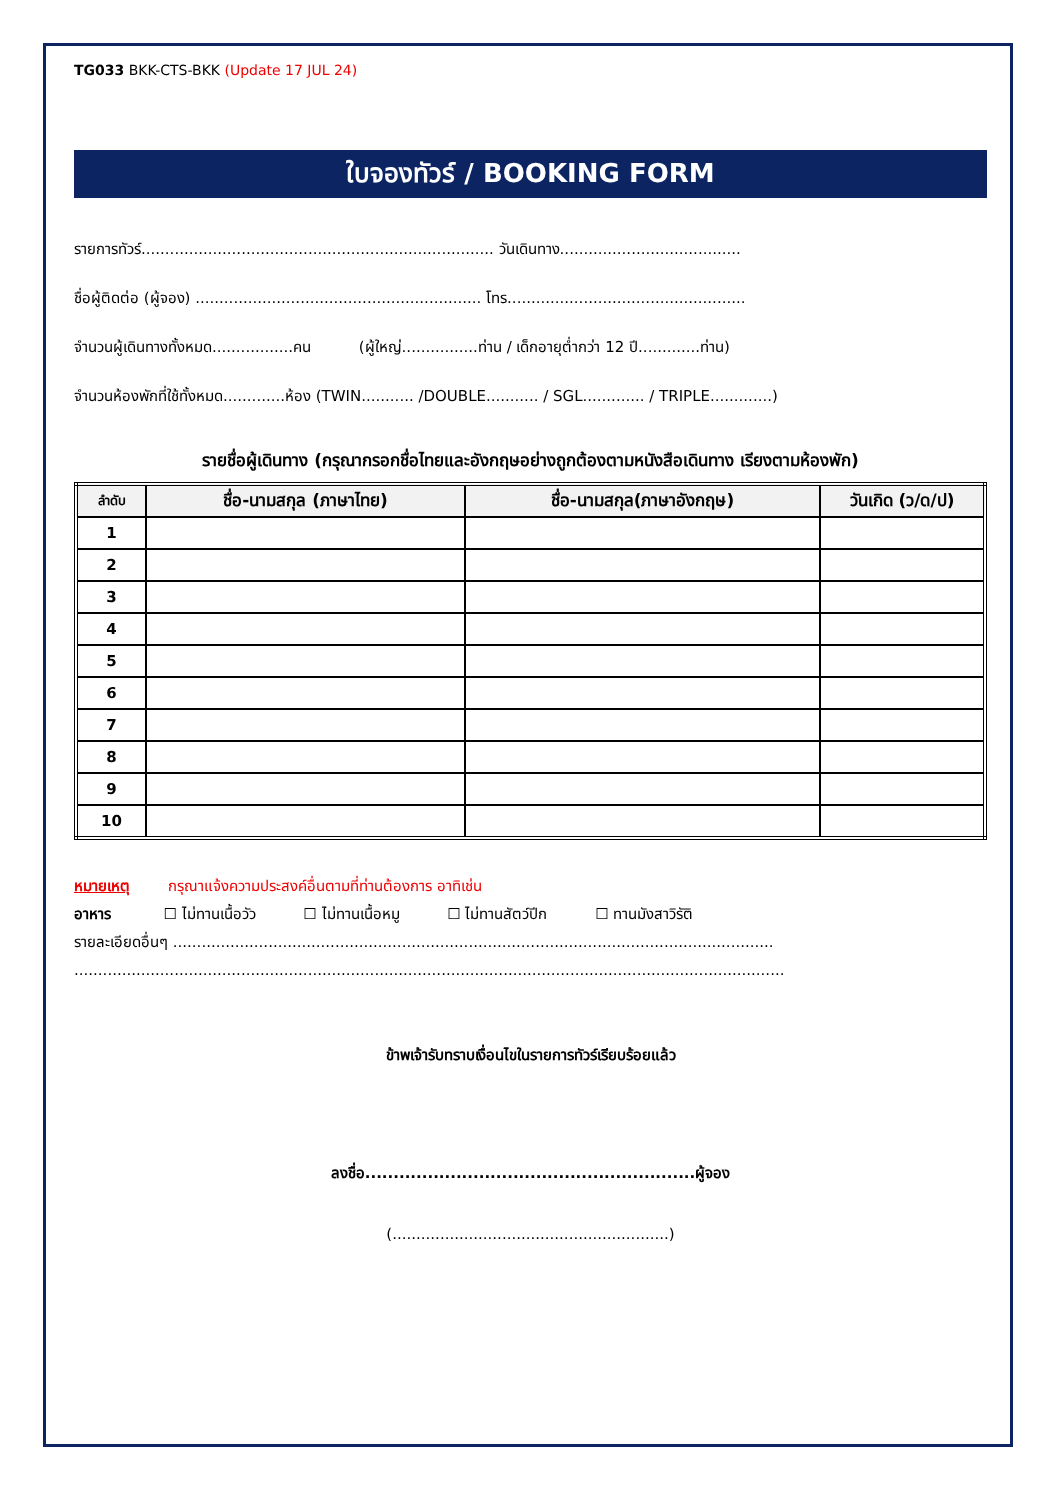TG033 BKK-CTS-BKK (Update 17 JUL 24)
ใบจองทัวร์ / BOOKING FORM
รายการทัวร์.......................................................................... วันเดินทาง......................................
ชื่อผู้ติดต่อ (ผู้จอง) ............................................................ โทร..................................................
จำนวนผู้เดินทางทั้งหมด.................คน (ผู้ใหญ่................ท่าน / เด็กอายุต่ำกว่า 12 ปี.............ท่าน)
จำนวนห้องพักที่ใช้ทั้งหมด.............ห้อง (TWIN........... /DOUBLE........... / SGL............. / TRIPLE.............)
รายชื่อผู้เดินทาง (กรุณากรอกชื่อไทยและอังกฤษอย่างถูกต้องตามหนังสือเดินทาง เรียงตามห้องพัก)
| ลำดับ | ชื่อ-นามสกุล (ภาษาไทย) | ชื่อ-นามสกุล(ภาษาอังกฤษ) | วันเกิด (ว/ด/ป) |
| --- | --- | --- | --- |
| 1 | | | |
| 2 | | | |
| 3 | | | |
| 4 | | | |
| 5 | | | |
| 6 | | | |
| 7 | | | |
| 8 | | | |
| 9 | | | |
| 10 | | | |
หมายเหตุ กรุณาแจ้งความประสงค์อื่นตามที่ท่านต้องการ อาทิเช่น
อาหาร ☐ ไม่ทานเนื้อวัว ☐ ไม่ทานเนื้อหมู ☐ ไม่ทานสัตว์ปีก ☐ ทานมังสาวิรัติ
รายละเอียดอื่นๆ ..............................................................................................................................
.....................................................................................................................................................
ข้าพเจ้ารับทราบเงื่อนไขในรายการทัวร์เรียบร้อยแล้ว
ลงชื่อ..........................................................ผู้จอง
(..........................................................)